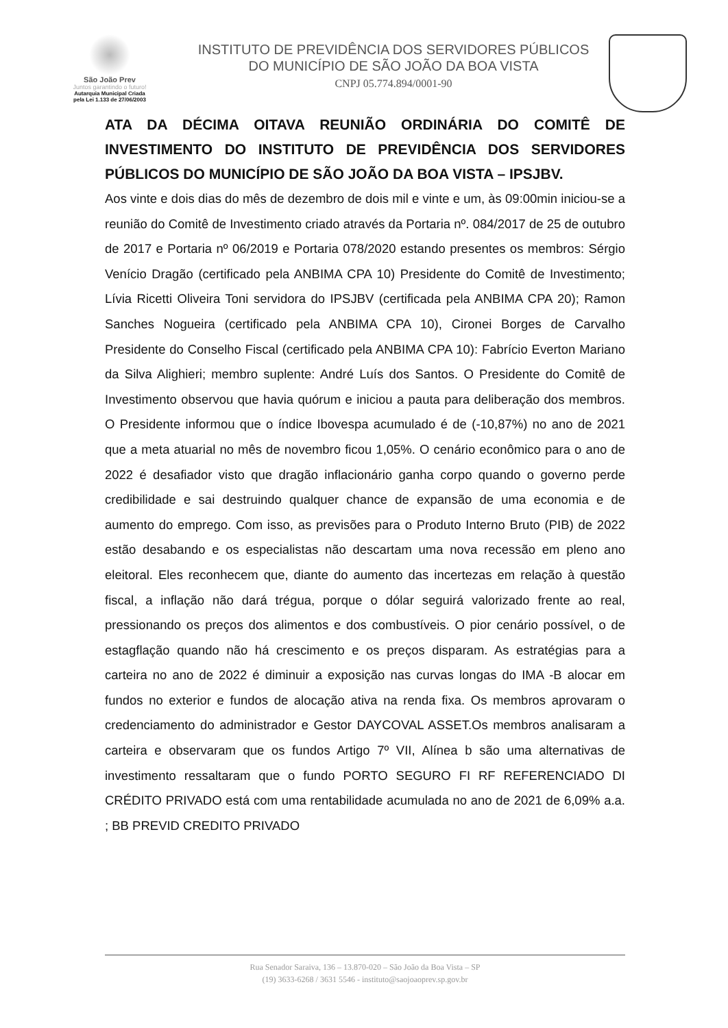São João Prev
Juntos garantindo o futuro!
Autarquia Municipal Criada
pela Lei 1.133 de 27/06/2003
INSTITUTO DE PREVIDÊNCIA DOS SERVIDORES PÚBLICOS
DO MUNICÍPIO DE SÃO JOÃO DA BOA VISTA
CNPJ 05.774.894/0001-90
ATA DA DÉCIMA OITAVA REUNIÃO ORDINÁRIA DO COMITÊ DE INVESTIMENTO DO INSTITUTO DE PREVIDÊNCIA DOS SERVIDORES PÚBLICOS DO MUNICÍPIO DE SÃO JOÃO DA BOA VISTA – IPSJBV.
Aos vinte e dois dias do mês de dezembro de dois mil e vinte e um, às 09:00min iniciou-se a reunião do Comitê de Investimento criado através da Portaria nº. 084/2017 de 25 de outubro de 2017 e Portaria nº 06/2019 e Portaria 078/2020 estando presentes os membros: Sérgio Venício Dragão (certificado pela ANBIMA CPA 10) Presidente do Comitê de Investimento; Lívia Ricetti Oliveira Toni servidora do IPSJBV (certificada pela ANBIMA CPA 20); Ramon Sanches Nogueira (certificado pela ANBIMA CPA 10), Cironei Borges de Carvalho Presidente do Conselho Fiscal (certificado pela ANBIMA CPA 10): Fabrício Everton Mariano da Silva Alighieri; membro suplente: André Luís dos Santos. O Presidente do Comitê de Investimento observou que havia quórum e iniciou a pauta para deliberação dos membros. O Presidente informou que o índice Ibovespa acumulado é de (-10,87%) no ano de 2021 que a meta atuarial no mês de novembro ficou 1,05%. O cenário econômico para o ano de 2022 é desafiador visto que dragão inflacionário ganha corpo quando o governo perde credibilidade e sai destruindo qualquer chance de expansão de uma economia e de aumento do emprego. Com isso, as previsões para o Produto Interno Bruto (PIB) de 2022 estão desabando e os especialistas não descartam uma nova recessão em pleno ano eleitoral. Eles reconhecem que, diante do aumento das incertezas em relação à questão fiscal, a inflação não dará trégua, porque o dólar seguirá valorizado frente ao real, pressionando os preços dos alimentos e dos combustíveis. O pior cenário possível, o de estagflação quando não há crescimento e os preços disparam. As estratégias para a carteira no ano de 2022 é diminuir a exposição nas curvas longas do IMA -B alocar em fundos no exterior e fundos de alocação ativa na renda fixa. Os membros aprovaram o credenciamento do administrador e Gestor DAYCOVAL ASSET.Os membros analisaram a carteira e observaram que os fundos Artigo 7º VII, Alínea b são uma alternativas de investimento ressaltaram que o fundo PORTO SEGURO FI RF REFERENCIADO DI CRÉDITO PRIVADO está com uma rentabilidade acumulada no ano de 2021 de 6,09% a.a. ; BB PREVID CREDITO PRIVADO
Rua Senador Saraiva, 136 – 13.870-020 – São João da Boa Vista – SP
(19) 3633-6268 / 3631 5546 - instituto@saojoaoprev.sp.gov.br